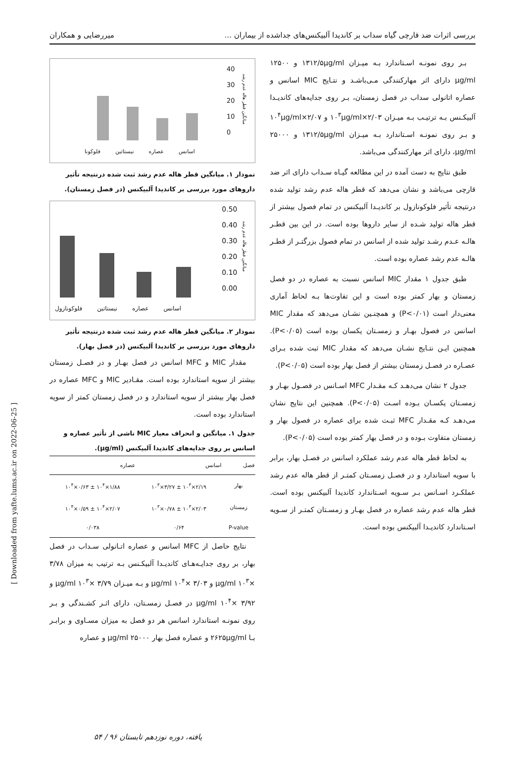بررسی اثرات ضد قارچی گیاه سداب بر کاندیدا آلبیکنس‌های جداشده از بیماران ... میررضایی و همکاران
بـر روی نمونـه اسـتاندارد بـه میـزان ۱۳۱۲/۵μg/ml و ۱۲۵۰۰ μg/ml دارای اثر مهارکنندگی مـی‌باشـد و نتـایج MIC اسانس و عصاره اتانولی سداب در فصل زمستان، بـر روی جدایه‌های کاندیـدا آلبیکـنس بـه ترتیـب بـه میـزان ۲/۰۳×۱۰<sup>۳</sup>μg/ml و ۲/۰۷×۱۰<sup>۴</sup>μg/ml و بـر روی نمونـه اسـتاندارد بـه میـزان ۱۳۱۲/۵μg/ml و ۲۵۰۰۰ μg/ml، دارای اثر مهارکنندگی می‌باشد.
طبق نتایج به دست آمده در این مطالعه گیـاه سـداب دارای اثر ضد قارچی می‌باشد و نشان می‌دهد که قطر هاله عدم رشد تولید شده درنتیجه تأثیر فلوکونازول بر کاندیـدا آلبیکنس در تمام فصول بیشتر از قطر هاله تولید شـده از سایر داروها بوده است. در این بین قطـر هالـه عـدم رشـد تولید شده از اسانس در تمام فصول بزرگتـر از قطـر هالـه عدم رشد عصاره بوده است.
طبق جدول ۱ مقدار MIC اسانس نسبت به عصاره در دو فصل زمستان و بهار کمتر بوده است و این تفاوت‌ها بـه لحاظ آماری معنی‌دار است (P<۰/۰۱) و همچنـین نشـان می‌دهد که مقدار MIC اسانس در فصول بهـار و زمسـتان یکسان بوده است (P<۰/۰۵). همچنین ایـن نتـایج نشـان می‌دهد که مقدار MIC ثبت شده بـرای عصـاره در فصـل زمستان بیشتر از فصل بهار بوده است (P<۰/۰۵).
جدول ۲ نشان می‌دهـد کـه مقـدار MFC اسـانس در فصـول بهـار و زمسـتان یکسـان بـوده اسـت (P<۰/۰۵). همچنین این نتایج نشان می‌دهـد کـه مقـدار MFC ثبـت شده برای عصاره در فصول بهار و زمستان متفاوت بـوده و در فصل بهار کمتر بوده است (P<۰/۰۵).
به لحاظ قطر هاله عدم رشد عملکرد اسانس در فصـل بهار، برابر با سویه استاندارد و در فصـل زمسـتان کمتـر از قطر هاله عدم رشد عملکـرد اسـانس بـر سـویه اسـتاندارد کاندیدا آلبیکنس بوده است. قطر هاله عدم رشد عصاره در فصل بهـار و زمسـتان کمتـر از سـویه اسـتاندارد کاندیـدا آلبیکنس بوده است.
40
30
20
10
0
فلوکونا نیستاتین عصاره اسانس
میانگین قطر هاله عدم رشد
نمودار ۱. میانگین قطر هاله عدم رشد ثبت شده درنتیجه تأثیر داروهای مورد بررسی بر کاندیدا آلبیکنس (در فصل زمستان).
0.50
0.40
0.30
0.20
0.10
0.00
فلوکونازول نیستاتین عصاره اسانس
میانگین قطر هاله عدم رشد
نمودار ۲. میانگین قطر هاله عدم رشد ثبت شده درنتیجه تأثیر داروهای مورد بررسی بر کاندیدا آلبیکنس (در فصل بهار).
مقدار MIC و MFC اسانس در فصل بهـار و در فصـل زمستان بیشتر از سویه استاندارد بوده است. مقـادیر MIC و MFC عصاره در فصل بهار بیشتر از سویه استاندارد و در فصل زمستان کمتر از سویه استاندارد بوده است.
جدول ۱. میانگین و انحراف معیار MIC ناشی از تأثیر عصاره و اسانس بر روی جدایه‌های کاندیدا آلبیکنس (μg/ml).
| فصل | اسانس | عصاره |
| --- | --- | --- |
| بهار | ۲/۱۹×۱۰<sup>۳</sup> ± ۳/۲۷×۱۰<sup>۳</sup> | ۱/۸۸×۱۰<sup>۴</sup> ± ۰/۶۳×۱۰<sup>۴</sup> |
| زمستان | ۲/۰۳×۱۰<sup>۳</sup> ± ۰/۷۸×۱۰<sup>۳</sup> | ۲/۰۷×۱۰<sup>۴</sup> ± ۰/۵۹×۱۰<sup>۴</sup> |
| P-value | ۰/۶۴ | ۰/۰۳۸ |
نتایج حاصل از MFC اسانس و عصاره اتـانولی سـداب در فصل بهار، بر روی جدایـه‌هـای کاندیـدا آلبیکـنس بـه ترتیب به میزان ۳/۷۸ ×۱۰<sup>۳</sup> μg/ml و ۳/۰۳ ×۱۰<sup>۴</sup> μg/ml و بـه میـزان ۳/۷۹ ×۱۰<sup>۳</sup> μg/ml و ۳/۹۲ ×۱۰<sup>۴</sup> μg/ml در فصـل زمسـتان، دارای اثـر کشـندگی و بـر روی نمونـه استاندارد اسانس هر دو فصل به میزان مسـاوی و برابـر بـا ۲۶۲۵μg/ml و عصاره فصل بهار ۲۵۰۰۰ μg/ml و عصاره
۵۴ / یافته، دوره نوزدهم تابستان ۹۶
[ Downloaded from yafte.lums.ac.ir on 2022-06-25 ]